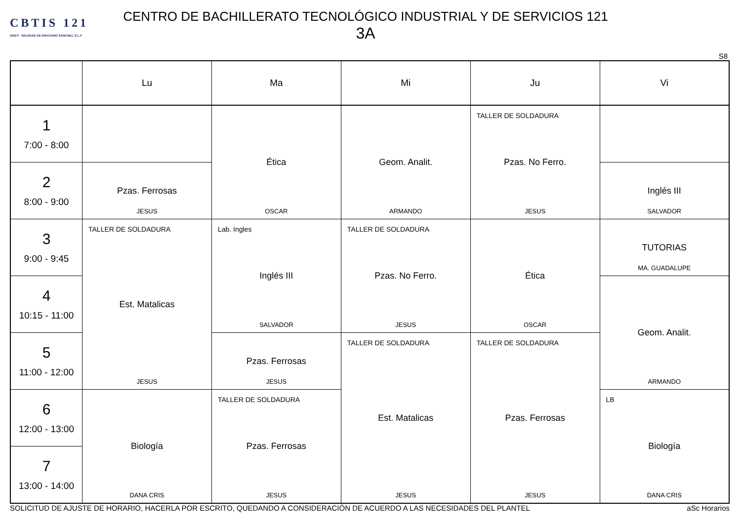CBTIS 121
DGETI SOLEDAD DE GRACIANO SANCHEZ, S.L.P
CENTRO DE BACHILLERATO TECNOLÓGICO INDUSTRIAL Y DE SERVICIOS 121
3A
S8
| | Lu | Ma | Mi | Ju | Vi |
| --- | --- | --- | --- | --- | --- |
| 1 7:00 - 8:00 | | Ética OSCAR | Geom. Analit. ARMANDO | TALLER DE SOLDADURA Pzas. No Ferro. JESUS | |
| 2 8:00 - 9:00 | Pzas. Ferrosas JESUS | | | | Inglés III SALVADOR |
| 3 9:00 - 9:45 | TALLER DE SOLDADURA Est. Matalicas JESUS | Lab. Ingles Inglés III SALVADOR | TALLER DE SOLDADURA Pzas. No Ferro. JESUS | Ética OSCAR | TUTORIAS MA. GUADALUPE |
| 4 10:15 - 11:00 | | | | | Geom. Analit. ARMANDO |
| 5 11:00 - 12:00 | | Pzas. Ferrosas JESUS | TALLER DE SOLDADURA Est. Matalicas JESUS | TALLER DE SOLDADURA Pzas. Ferrosas JESUS | |
| 6 12:00 - 13:00 | Biología DANA CRIS | TALLER DE SOLDADURA Pzas. Ferrosas JESUS | | | LB Biología DANA CRIS |
| 7 13:00 - 14:00 | | | | | |
SOLICITUD DE AJUSTE DE HORARIO, HACERLA POR ESCRITO, QUEDANDO A CONSIDERACIÓN DE ACUERDO A LAS NECESIDADES DEL PLANTEL aSc Horarios